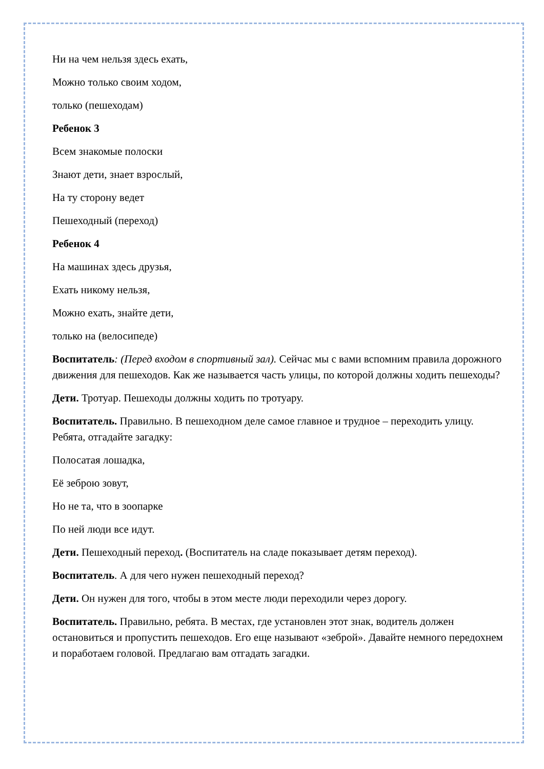Ни на чем нельзя здесь ехать,
Можно только своим ходом,
только (пешеходам)
Ребенок 3
Всем знакомые полоски
Знают дети, знает взрослый,
На ту сторону ведет
Пешеходный (переход)
Ребенок 4
На машинах здесь друзья,
Ехать никому нельзя,
Можно ехать, знайте дети,
только на (велосипеде)
Воспитатель: (Перед входом в спортивный зал). Сейчас мы с вами вспомним правила дорожного движения для пешеходов. Как же называется часть улицы, по которой должны ходить пешеходы?
Дети. Тротуар. Пешеходы должны ходить по тротуару.
Воспитатель. Правильно. В пешеходном деле самое главное и трудное – переходить улицу. Ребята, отгадайте загадку:
Полосатая лошадка,
Её зеброю зовут,
Но не та, что в зоопарке
По ней люди все идут.
Дети. Пешеходный переход. (Воспитатель на сладе показывает детям переход).
Воспитатель. А для чего нужен пешеходный переход?
Дети. Он нужен для того, чтобы в этом месте люди переходили через дорогу.
Воспитатель. Правильно, ребята. В местах, где установлен этот знак, водитель должен остановиться и пропустить пешеходов. Его еще называют «зеброй». Давайте немного передохнем и поработаем головой. Предлагаю вам отгадать загадки.